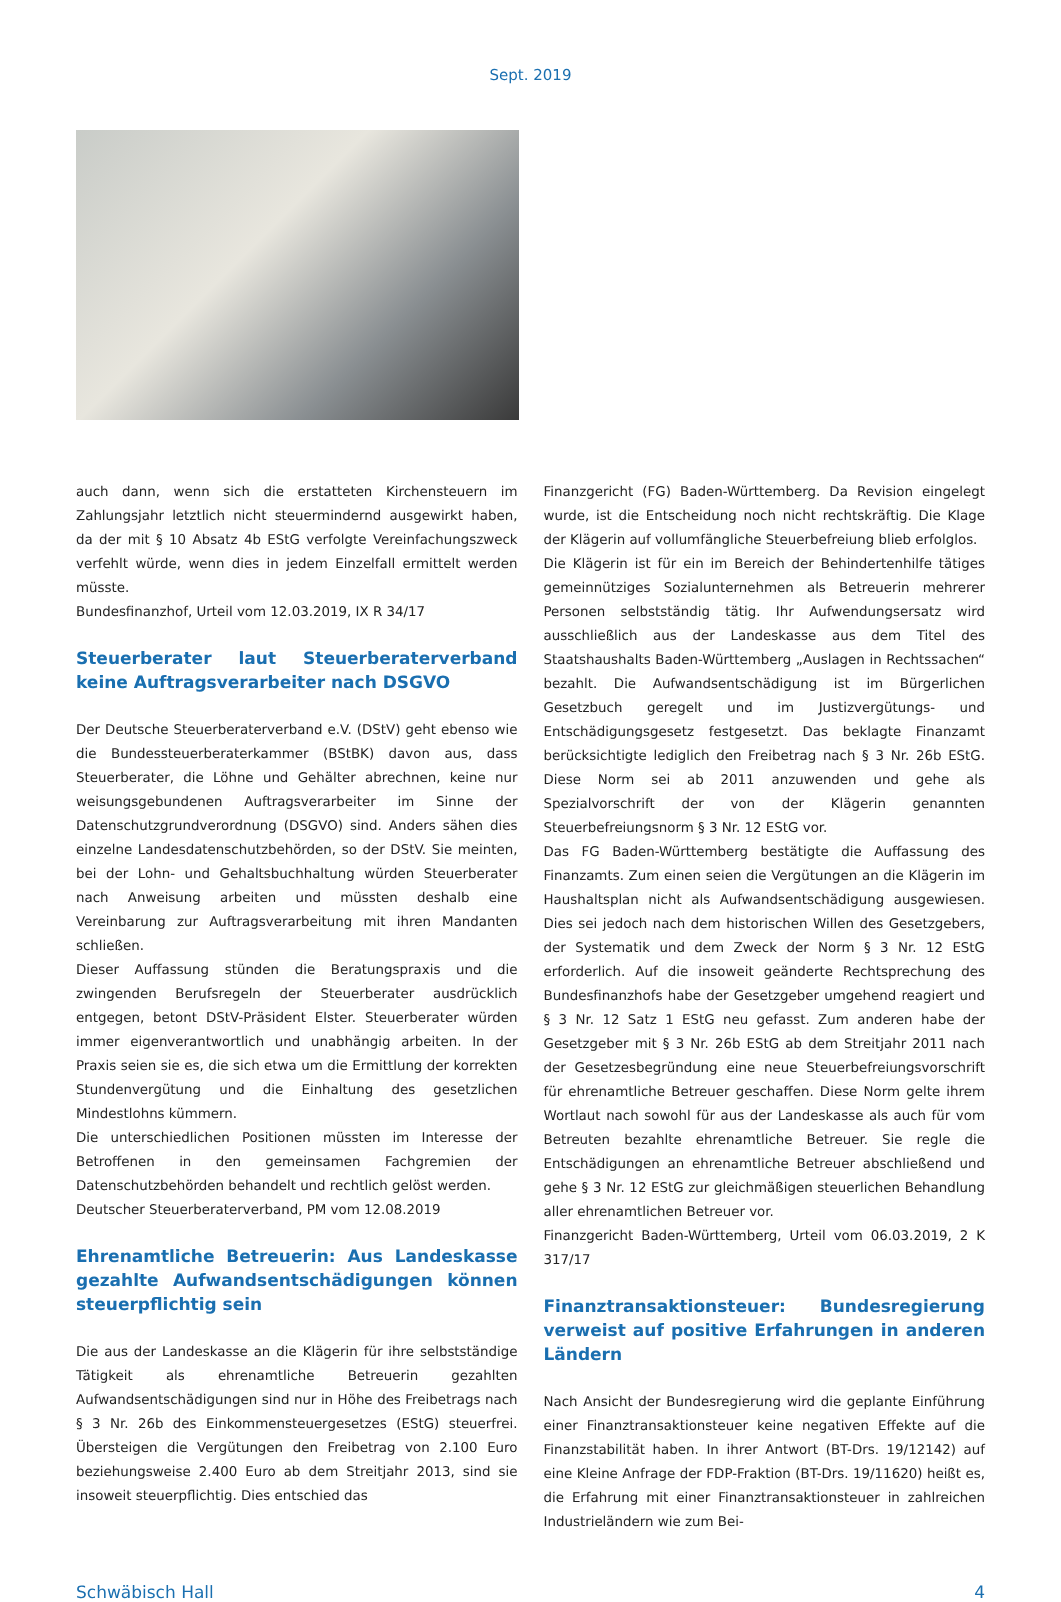Sept. 2019
auch dann, wenn sich die erstatteten Kirchensteuern im Zahlungsjahr letztlich nicht steuermindernd ausgewirkt haben, da der mit § 10 Absatz 4b EStG verfolgte Vereinfachungszweck verfehlt würde, wenn dies in jedem Einzelfall ermittelt werden müsste.
Bundesfinanzhof, Urteil vom 12.03.2019, IX R 34/17
Steuerberater laut Steuerberaterverband keine Auftragsverarbeiter nach DSGVO
Der Deutsche Steuerberaterverband e.V. (DStV) geht ebenso wie die Bundessteuerberaterkammer (BStBK) davon aus, dass Steuerberater, die Löhne und Gehälter abrechnen, keine nur weisungsgebundenen Auftragsverarbeiter im Sinne der Datenschutzgrundverordnung (DSGVO) sind. Anders sähen dies einzelne Landesdatenschutzbehörden, so der DStV. Sie meinten, bei der Lohn- und Gehaltsbuchhaltung würden Steuerberater nach Anweisung arbeiten und müssten deshalb eine Vereinbarung zur Auftragsverarbeitung mit ihren Mandanten schließen.
Dieser Auffassung stünden die Beratungspraxis und die zwingenden Berufsregeln der Steuerberater ausdrücklich entgegen, betont DStV-Präsident Elster. Steuerberater würden immer eigenverantwortlich und unabhängig arbeiten. In der Praxis seien sie es, die sich etwa um die Ermittlung der korrekten Stundenvergütung und die Einhaltung des gesetzlichen Mindestlohns kümmern.
Die unterschiedlichen Positionen müssten im Interesse der Betroffenen in den gemeinsamen Fachgremien der Datenschutzbehörden behandelt und rechtlich gelöst werden.
Deutscher Steuerberaterverband, PM vom 12.08.2019
Ehrenamtliche Betreuerin: Aus Landeskasse gezahlte Aufwandsentschädigungen können steuerpflichtig sein
Die aus der Landeskasse an die Klägerin für ihre selbstständige Tätigkeit als ehrenamtliche Betreuerin gezahlten Aufwandsentschädigungen sind nur in Höhe des Freibetrags nach § 3 Nr. 26b des Einkommensteuergesetzes (EStG) steuerfrei. Übersteigen die Vergütungen den Freibetrag von 2.100 Euro beziehungsweise 2.400 Euro ab dem Streitjahr 2013, sind sie insoweit steuerpflichtig. Dies entschied das
Finanzgericht (FG) Baden-Württemberg. Da Revision eingelegt wurde, ist die Entscheidung noch nicht rechtskräftig. Die Klage der Klägerin auf vollumfängliche Steuerbefreiung blieb erfolglos.
Die Klägerin ist für ein im Bereich der Behindertenhilfe tätiges gemeinnütziges Sozialunternehmen als Betreuerin mehrerer Personen selbstständig tätig. Ihr Aufwendungsersatz wird ausschließlich aus der Landeskasse aus dem Titel des Staatshaushalts Baden-Württemberg „Auslagen in Rechtssachen“ bezahlt. Die Aufwandsentschädigung ist im Bürgerlichen Gesetzbuch geregelt und im Justizvergütungs- und Entschädigungsgesetz festgesetzt. Das beklagte Finanzamt berücksichtigte lediglich den Freibetrag nach § 3 Nr. 26b EStG. Diese Norm sei ab 2011 anzuwenden und gehe als Spezialvorschrift der von der Klägerin genannten Steuerbefreiungsnorm § 3 Nr. 12 EStG vor.
Das FG Baden-Württemberg bestätigte die Auffassung des Finanzamts. Zum einen seien die Vergütungen an die Klägerin im Haushaltsplan nicht als Aufwandsentschädigung ausgewiesen. Dies sei jedoch nach dem historischen Willen des Gesetzgebers, der Systematik und dem Zweck der Norm § 3 Nr. 12 EStG erforderlich. Auf die insoweit geänderte Rechtsprechung des Bundesfinanzhofs habe der Gesetzgeber umgehend reagiert und § 3 Nr. 12 Satz 1 EStG neu gefasst. Zum anderen habe der Gesetzgeber mit § 3 Nr. 26b EStG ab dem Streitjahr 2011 nach der Gesetzesbegründung eine neue Steuerbefreiungsvorschrift für ehrenamtliche Betreuer geschaffen. Diese Norm gelte ihrem Wortlaut nach sowohl für aus der Landeskasse als auch für vom Betreuten bezahlte ehrenamtliche Betreuer. Sie regle die Entschädigungen an ehrenamtliche Betreuer abschließend und gehe § 3 Nr. 12 EStG zur gleichmäßigen steuerlichen Behandlung aller ehrenamtlichen Betreuer vor.
Finanzgericht Baden-Württemberg, Urteil vom 06.03.2019, 2 K 317/17
Finanztransaktionsteuer: Bundesregierung verweist auf positive Erfahrungen in anderen Ländern
Nach Ansicht der Bundesregierung wird die geplante Einführung einer Finanztransaktionsteuer keine negativen Effekte auf die Finanzstabilität haben. In ihrer Antwort (BT-Drs. 19/12142) auf eine Kleine Anfrage der FDP-Fraktion (BT-Drs. 19/11620) heißt es, die Erfahrung mit einer Finanztransaktionsteuer in zahlreichen Industrieländern wie zum Bei-
Schwäbisch Hall 4